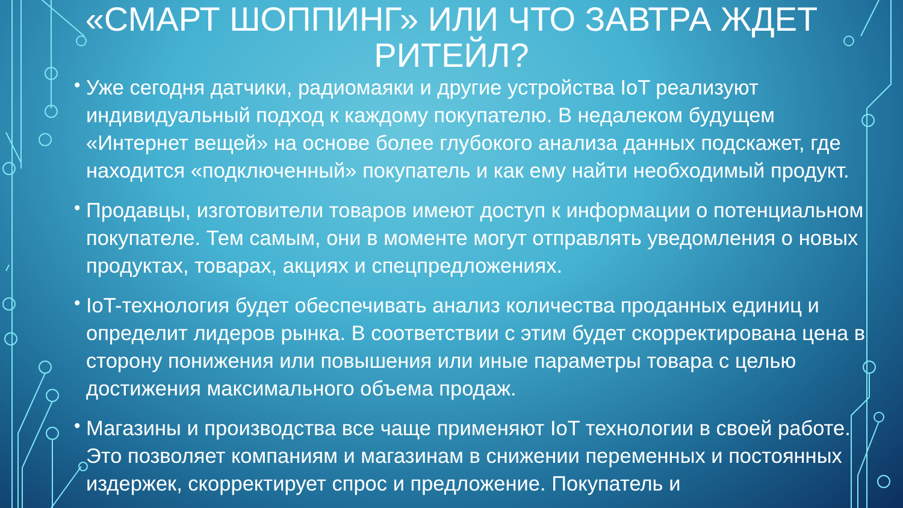«СМАРТ ШОППИНГ» ИЛИ ЧТО ЗАВТРА ЖДЕТ РИТЕЙЛ?
• Уже сегодня датчики, радиомаяки и другие устройства IoT реализуют индивидуальный подход к каждому покупателю. В недалеком будущем «Интернет вещей» на основе более глубокого анализа данных подскажет, где находится «подключенный» покупатель и как ему найти необходимый продукт.
• Продавцы, изготовители товаров имеют доступ к информации о потенциальном покупателе. Тем самым, они в моменте могут отправлять уведомления о новых продуктах, товарах, акциях и спецпредложениях.
• IoT-технология будет обеспечивать анализ количества проданных единиц и определит лидеров рынка. В соответствии с этим будет скорректирована цена в сторону понижения или повышения или иные параметры товара с целью достижения максимального объема продаж.
• Магазины и производства все чаще применяют IoT технологии в своей работе. Это позволяет компаниям и магазинам в снижении переменных и постоянных издержек, скорректирует спрос и предложение. Покупатель и